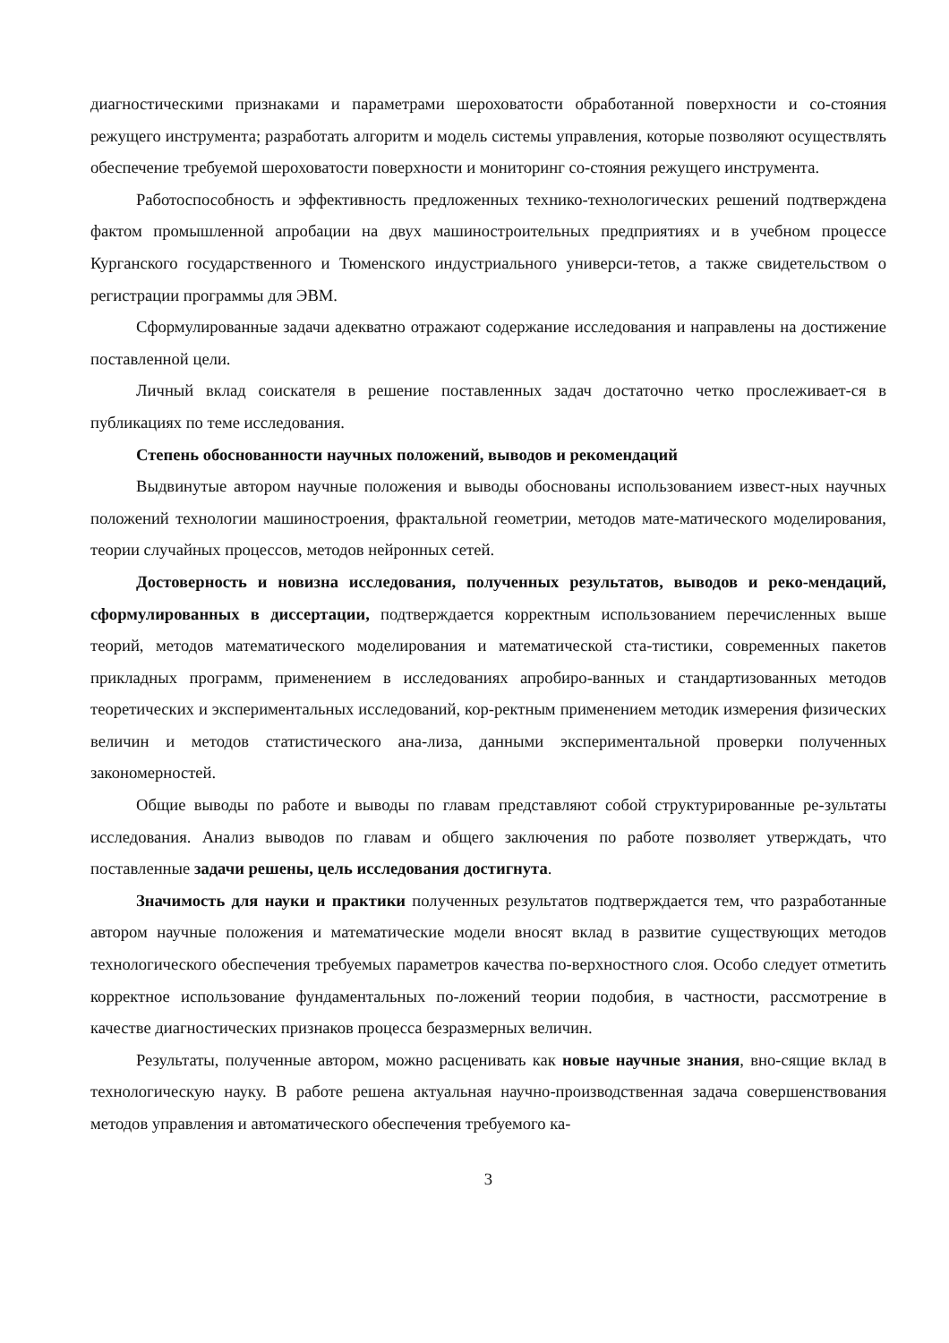диагностическими признаками и параметрами шероховатости обработанной поверхности и со-стояния режущего инструмента; разработать алгоритм и модель системы управления, которые позволяют осуществлять обеспечение требуемой шероховатости поверхности и мониторинг со-стояния режущего инструмента.
Работоспособность и эффективность предложенных технико-технологических решений подтверждена фактом промышленной апробации на двух машиностроительных предприятиях и в учебном процессе Курганского государственного и Тюменского индустриального универси-тетов, а также свидетельством о регистрации программы для ЭВМ.
Сформулированные задачи адекватно отражают содержание исследования и направлены на достижение поставленной цели.
Личный вклад соискателя в решение поставленных задач достаточно четко прослеживает-ся в публикациях по теме исследования.
Степень обоснованности научных положений, выводов и рекомендаций
Выдвинутые автором научные положения и выводы обоснованы использованием извест-ных научных положений технологии машиностроения, фрактальной геометрии, методов мате-матического моделирования, теории случайных процессов, методов нейронных сетей.
Достоверность и новизна исследования, полученных результатов, выводов и реко-мендаций, сформулированных в диссертации, подтверждается корректным использованием перечисленных выше теорий, методов математического моделирования и математической ста-тистики, современных пакетов прикладных программ, применением в исследованиях апробиро-ванных и стандартизованных методов теоретических и экспериментальных исследований, кор-ректным применением методик измерения физических величин и методов статистического ана-лиза, данными экспериментальной проверки полученных закономерностей.
Общие выводы по работе и выводы по главам представляют собой структурированные ре-зультаты исследования. Анализ выводов по главам и общего заключения по работе позволяет утверждать, что поставленные задачи решены, цель исследования достигнута.
Значимость для науки и практики полученных результатов подтверждается тем, что разработанные автором научные положения и математические модели вносят вклад в развитие существующих методов технологического обеспечения требуемых параметров качества по-верхностного слоя. Особо следует отметить корректное использование фундаментальных по-ложений теории подобия, в частности, рассмотрение в качестве диагностических признаков процесса безразмерных величин.
Результаты, полученные автором, можно расценивать как новые научные знания, вно-сящие вклад в технологическую науку. В работе решена актуальная научно-производственная задача совершенствования методов управления и автоматического обеспечения требуемого ка-
3